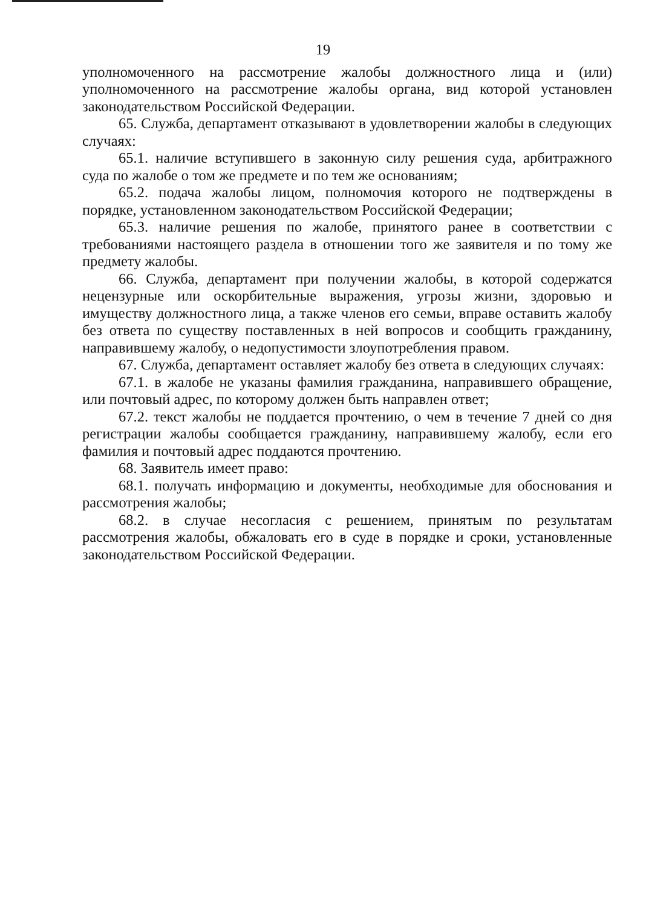19
уполномоченного на рассмотрение жалобы должностного лица и (или) уполномоченного на рассмотрение жалобы органа, вид которой установлен законодательством Российской Федерации.
65. Служба, департамент отказывают в удовлетворении жалобы в следующих случаях:
65.1. наличие вступившего в законную силу решения суда, арбитражного суда по жалобе о том же предмете и по тем же основаниям;
65.2. подача жалобы лицом, полномочия которого не подтверждены в порядке, установленном законодательством Российской Федерации;
65.3. наличие решения по жалобе, принятого ранее в соответствии с требованиями настоящего раздела в отношении того же заявителя и по тому же предмету жалобы.
66. Служба, департамент при получении жалобы, в которой содержатся нецензурные или оскорбительные выражения, угрозы жизни, здоровью и имуществу должностного лица, а также членов его семьи, вправе оставить жалобу без ответа по существу поставленных в ней вопросов и сообщить гражданину, направившему жалобу, о недопустимости злоупотребления правом.
67. Служба, департамент оставляет жалобу без ответа в следующих случаях:
67.1. в жалобе не указаны фамилия гражданина, направившего обращение, или почтовый адрес, по которому должен быть направлен ответ;
67.2. текст жалобы не поддается прочтению, о чем в течение 7 дней со дня регистрации жалобы сообщается гражданину, направившему жалобу, если его фамилия и почтовый адрес поддаются прочтению.
68. Заявитель имеет право:
68.1. получать информацию и документы, необходимые для обоснования и рассмотрения жалобы;
68.2. в случае несогласия с решением, принятым по результатам рассмотрения жалобы, обжаловать его в суде в порядке и сроки, установленные законодательством Российской Федерации.